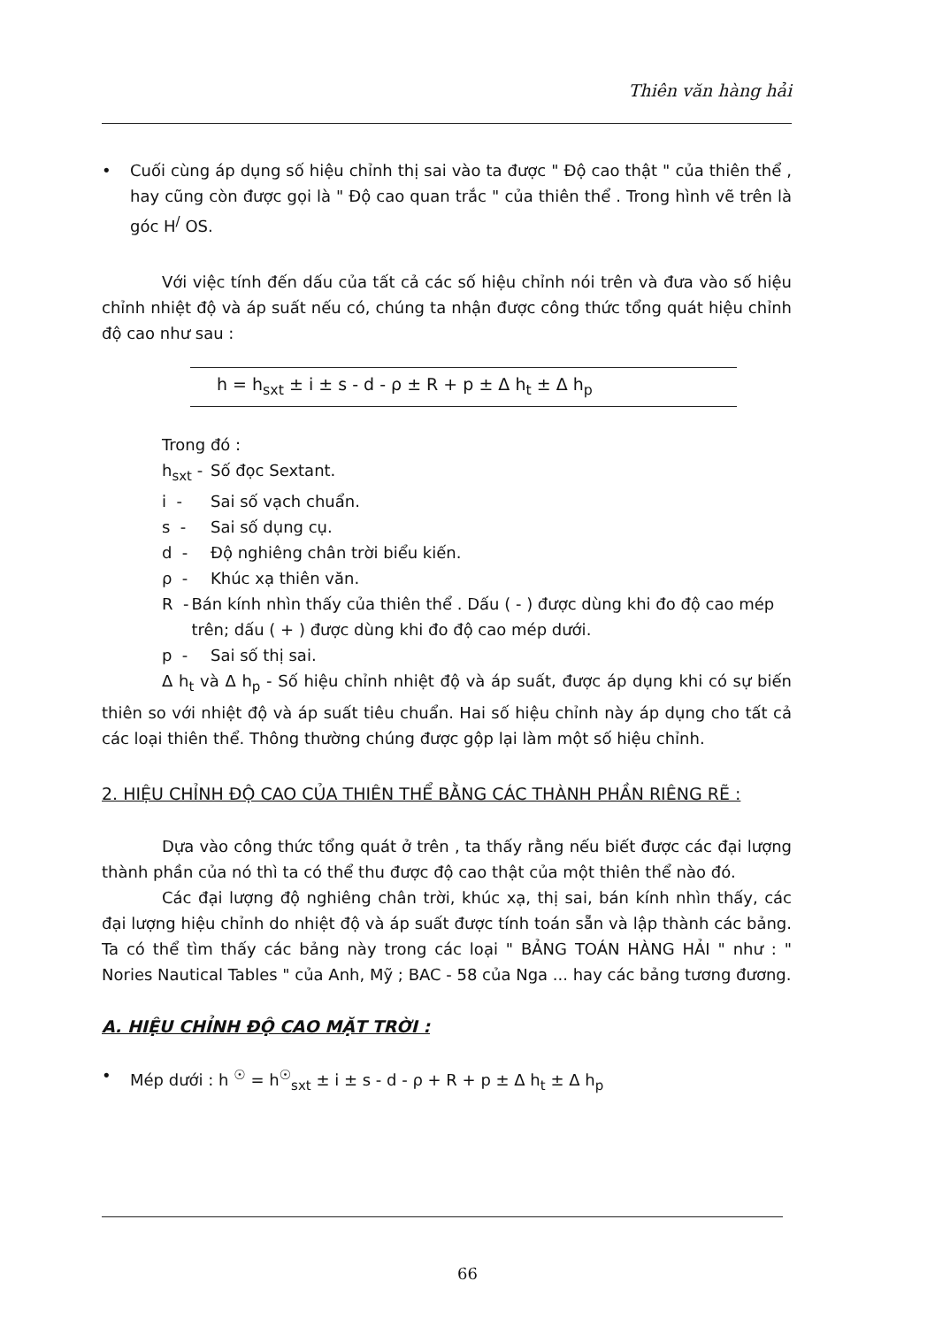Thiên văn hàng hải
• Cuối cùng áp dụng số hiệu chỉnh thị sai vào ta được " Độ cao thật " của thiên thể , hay cũng còn được gọi là " Độ cao quan trắc " của thiên thể . Trong hình vẽ trên là góc H<sup>/</sup> OS.
Với việc tính đến dấu của tất cả các số hiệu chỉnh nói trên và đưa vào số hiệu chỉnh nhiệt độ và áp suất nếu có, chúng ta nhận được công thức tổng quát hiệu chỉnh độ cao như sau :
h = h<sub>sxt</sub> ± i ± s - d - ρ ± R + p ± Δ h<sub>t</sub> ± Δ h<sub>p</sub>
Trong đó :
h<sub>sxt</sub> - Số đọc Sextant.
i - Sai số vạch chuẩn.
s - Sai số dụng cụ.
d - Độ nghiêng chân trời biểu kiến.
ρ - Khúc xạ thiên văn.
R - Bán kính nhìn thấy của thiên thể . Dấu ( - ) được dùng khi đo độ cao mép trên; dấu ( + ) được dùng khi đo độ cao mép dưới.
p - Sai số thị sai.
Δ h<sub>t</sub> và Δ h<sub>p</sub> - Số hiệu chỉnh nhiệt độ và áp suất, được áp dụng khi có sự biến thiên so với nhiệt độ và áp suất tiêu chuẩn. Hai số hiệu chỉnh này áp dụng cho tất cả các loại thiên thể. Thông thường chúng được gộp lại làm một số hiệu chỉnh.
2. HIỆU CHỈNH ĐỘ CAO CỦA THIÊN THỂ BẰNG CÁC THÀNH PHẦN RIÊNG RẼ :
Dựa vào công thức tổng quát ở trên , ta thấy rằng nếu biết được các đại lượng thành phần của nó thì ta có thể thu được độ cao thật của một thiên thể nào đó.
Các đại lượng độ nghiêng chân trời, khúc xạ, thị sai, bán kính nhìn thấy, các đại lượng hiệu chỉnh do nhiệt độ và áp suất được tính toán sẵn và lập thành các bảng. Ta có thể tìm thấy các bảng này trong các loại " BẢNG TOÁN HÀNG HẢI " như : " Nories Nautical Tables " của Anh, Mỹ ; BAC - 58 của Nga ... hay các bảng tương đương.
A. HIỆU CHỈNH ĐỘ CAO MẶT TRỜI :
• Mép dưới : h <sup>☉</sup> = h<sup>☉</sup><sub>sxt</sub> ± i ± s - d - ρ + R + p ± Δ h<sub>t</sub> ± Δ h<sub>p</sub>
66